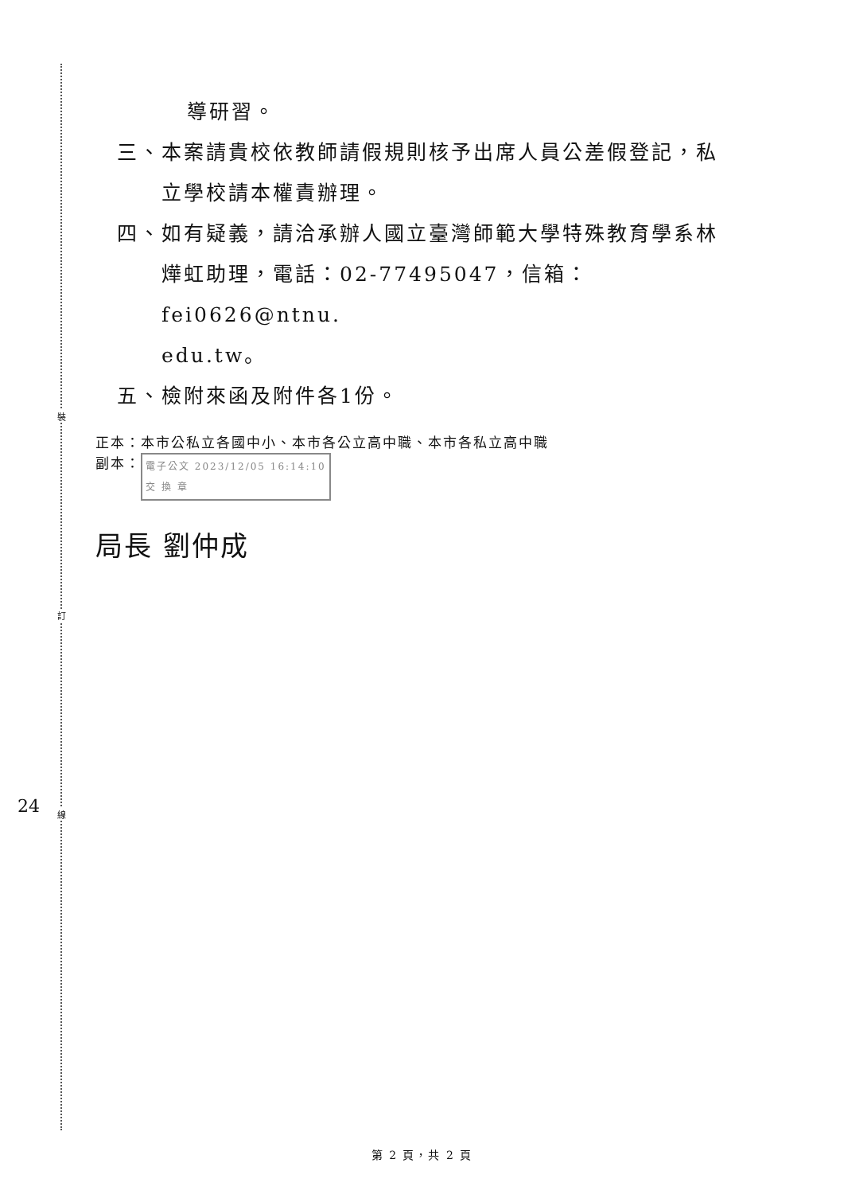裝
訂
線
24
導研習。
三、本案請貴校依教師請假規則核予出席人員公差假登記，私
立學校請本權責辦理。
四、如有疑義，請洽承辦人國立臺灣師範大學特殊教育學系林
燁虹助理，電話：02-77495047，信箱：fei0626@ntnu.
edu.tw。
五、檢附來函及附件各1份。
正本：本市公私立各國中小、本市各公立高中職、本市各私立高中職
副本： 電子公文 2023/12/05 16:14:10
交 換 章
局長 劉仲成
第 2 頁，共 2 頁